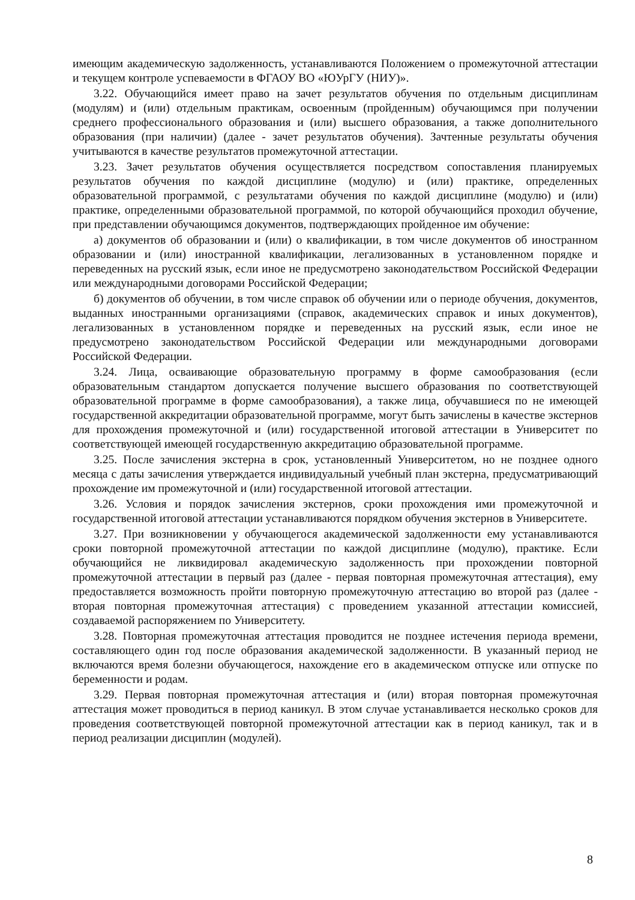имеющим академическую задолженность, устанавливаются Положением о промежуточной аттестации и текущем контроле успеваемости в ФГАОУ ВО «ЮУрГУ (НИУ)».
3.22. Обучающийся имеет право на зачет результатов обучения по отдельным дисциплинам (модулям) и (или) отдельным практикам, освоенным (пройденным) обучающимся при получении среднего профессионального образования и (или) высшего образования, а также дополнительного образования (при наличии) (далее - зачет результатов обучения). Зачтенные результаты обучения учитываются в качестве результатов промежуточной аттестации.
3.23. Зачет результатов обучения осуществляется посредством сопоставления планируемых результатов обучения по каждой дисциплине (модулю) и (или) практике, определенных образовательной программой, с результатами обучения по каждой дисциплине (модулю) и (или) практике, определенными образовательной программой, по которой обучающийся проходил обучение, при представлении обучающимся документов, подтверждающих пройденное им обучение:
а) документов об образовании и (или) о квалификации, в том числе документов об иностранном образовании и (или) иностранной квалификации, легализованных в установленном порядке и переведенных на русский язык, если иное не предусмотрено законодательством Российской Федерации или международными договорами Российской Федерации;
б) документов об обучении, в том числе справок об обучении или о периоде обучения, документов, выданных иностранными организациями (справок, академических справок и иных документов), легализованных в установленном порядке и переведенных на русский язык, если иное не предусмотрено законодательством Российской Федерации или международными договорами Российской Федерации.
3.24. Лица, осваивающие образовательную программу в форме самообразования (если образовательным стандартом допускается получение высшего образования по соответствующей образовательной программе в форме самообразования), а также лица, обучавшиеся по не имеющей государственной аккредитации образовательной программе, могут быть зачислены в качестве экстернов для прохождения промежуточной и (или) государственной итоговой аттестации в Университет по соответствующей имеющей государственную аккредитацию образовательной программе.
3.25. После зачисления экстерна в срок, установленный Университетом, но не позднее одного месяца с даты зачисления утверждается индивидуальный учебный план экстерна, предусматривающий прохождение им промежуточной и (или) государственной итоговой аттестации.
3.26. Условия и порядок зачисления экстернов, сроки прохождения ими промежуточной и государственной итоговой аттестации устанавливаются порядком обучения экстернов в Университете.
3.27. При возникновении у обучающегося академической задолженности ему устанавливаются сроки повторной промежуточной аттестации по каждой дисциплине (модулю), практике. Если обучающийся не ликвидировал академическую задолженность при прохождении повторной промежуточной аттестации в первый раз (далее - первая повторная промежуточная аттестация), ему предоставляется возможность пройти повторную промежуточную аттестацию во второй раз (далее - вторая повторная промежуточная аттестация) с проведением указанной аттестации комиссией, создаваемой распоряжением по Университету.
3.28. Повторная промежуточная аттестация проводится не позднее истечения периода времени, составляющего один год после образования академической задолженности. В указанный период не включаются время болезни обучающегося, нахождение его в академическом отпуске или отпуске по беременности и родам.
3.29. Первая повторная промежуточная аттестация и (или) вторая повторная промежуточная аттестация может проводиться в период каникул. В этом случае устанавливается несколько сроков для проведения соответствующей повторной промежуточной аттестации как в период каникул, так и в период реализации дисциплин (модулей).
8